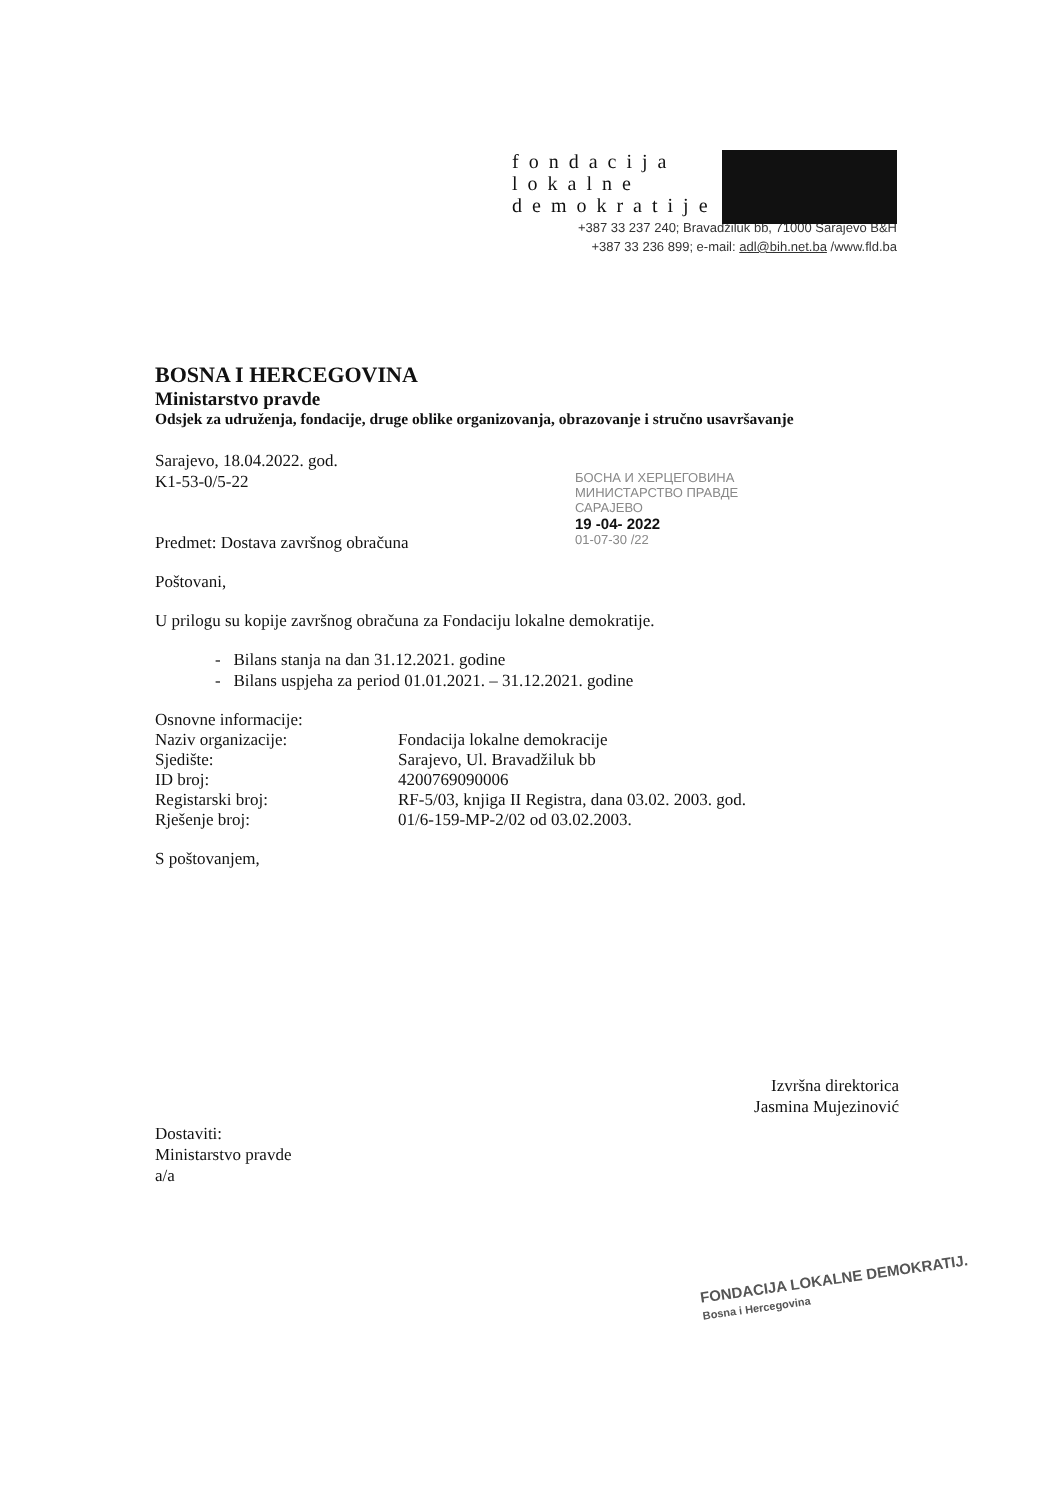fondacija
lokalne
demokratije
+387 33 237 240; Bravadžiluk bb, 71000 Sarajevo B&H
+387 33 236 899; e-mail: adl@bih.net.ba /www.fld.ba
БОСНА И ХЕРЦЕГОВИНА
МИНИСТАРСТВО ПРАВДЕ
САРАЈЕВО
19 -04- 2022
01-07-30 /22
BOSNA I HERCEGOVINA
Ministarstvo pravde
Odsjek za udruženja, fondacije, druge oblike organizovanja, obrazovanje i stručno usavršavanje
Sarajevo, 18.04.2022. god.
K1-53-0/5-22
Predmet: Dostava završnog obračuna
Poštovani,
U prilogu su kopije završnog obračuna za Fondaciju lokalne demokratije.
- Bilans stanja na dan 31.12.2021. godine
- Bilans uspjeha za period 01.01.2021. – 31.12.2021. godine
Osnovne informacije:
| Naziv organizacije: | Fondacija lokalne demokracije |
| Sjedište: | Sarajevo, Ul. Bravadžiluk bb |
| ID broj: | 4200769090006 |
| Registarski broj: | RF-5/03, knjiga II Registra, dana 03.02. 2003. god. |
| Rješenje broj: | 01/6-159-MP-2/02 od 03.02.2003. |
S poštovanjem,
Izvršna direktorica
Jasmina Mujezinović
Dostaviti:
Ministarstvo pravde
a/a
FONDACIJA LOKALNE DEMOKRATIJ.
Bosna i Hercegovina